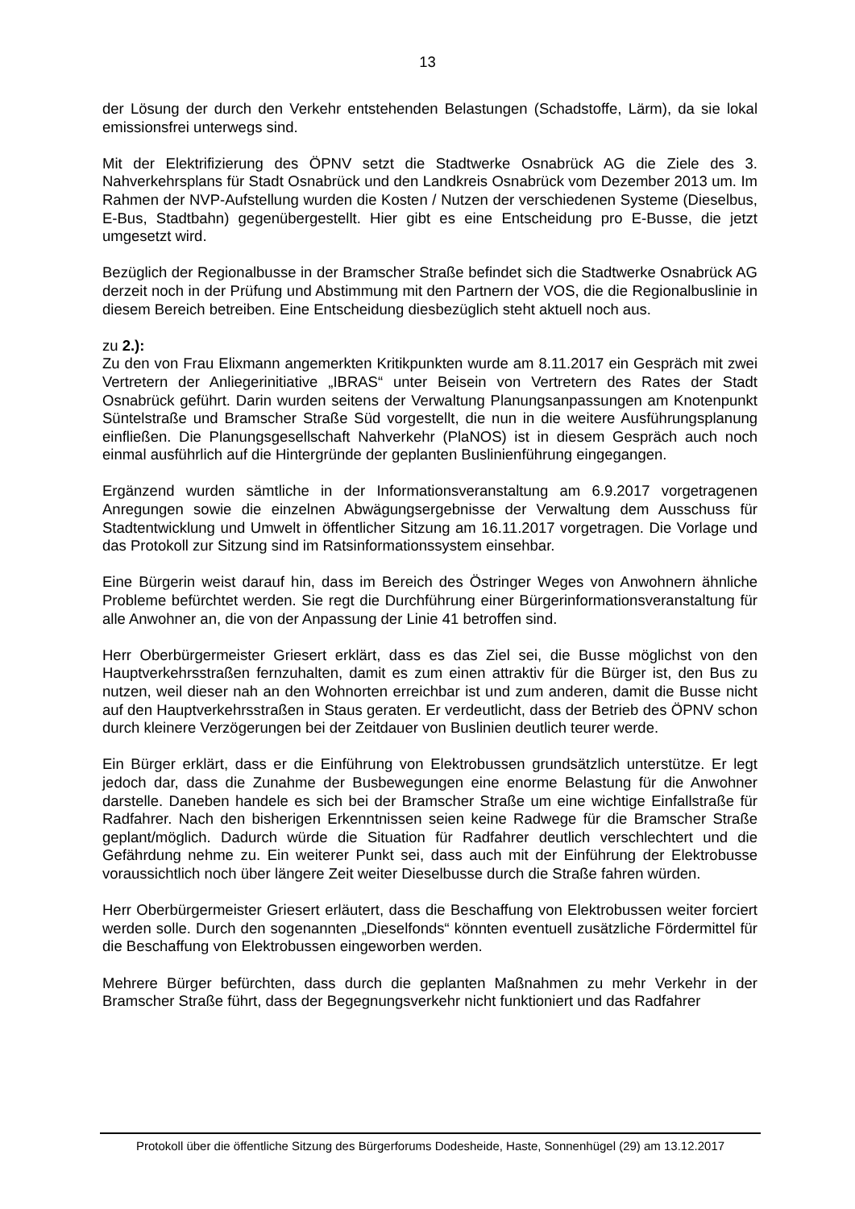13
der Lösung der durch den Verkehr entstehenden Belastungen (Schadstoffe, Lärm), da sie lokal emissionsfrei unterwegs sind.
Mit der Elektrifizierung des ÖPNV setzt die Stadtwerke Osnabrück AG die Ziele des 3. Nahverkehrsplans für Stadt Osnabrück und den Landkreis Osnabrück vom Dezember 2013 um. Im Rahmen der NVP-Aufstellung wurden die Kosten / Nutzen der verschiedenen Systeme (Dieselbus, E-Bus, Stadtbahn) gegenübergestellt. Hier gibt es eine Entscheidung pro E-Busse, die jetzt umgesetzt wird.
Bezüglich der Regionalbusse in der Bramscher Straße befindet sich die Stadtwerke Osnabrück AG derzeit noch in der Prüfung und Abstimmung mit den Partnern der VOS, die die Regionalbuslinie in diesem Bereich betreiben. Eine Entscheidung diesbezüglich steht aktuell noch aus.
zu 2.):
Zu den von Frau Elixmann angemerkten Kritikpunkten wurde am 8.11.2017 ein Gespräch mit zwei Vertretern der Anliegerinitiative „IBRAS“ unter Beisein von Vertretern des Rates der Stadt Osnabrück geführt. Darin wurden seitens der Verwaltung Planungsanpassungen am Knotenpunkt Süntelstraße und Bramscher Straße Süd vorgestellt, die nun in die weitere Ausführungsplanung einfließen. Die Planungsgesellschaft Nahverkehr (PlaNOS) ist in diesem Gespräch auch noch einmal ausführlich auf die Hintergründe der geplanten Buslinienführung eingegangen.
Ergänzend wurden sämtliche in der Informationsveranstaltung am 6.9.2017 vorgetragenen Anregungen sowie die einzelnen Abwägungsergebnisse der Verwaltung dem Ausschuss für Stadtentwicklung und Umwelt in öffentlicher Sitzung am 16.11.2017 vorgetragen. Die Vorlage und das Protokoll zur Sitzung sind im Ratsinformationssystem einsehbar.
Eine Bürgerin weist darauf hin, dass im Bereich des Östringer Weges von Anwohnern ähnliche Probleme befürchtet werden. Sie regt die Durchführung einer Bürgerinformationsveranstaltung für alle Anwohner an, die von der Anpassung der Linie 41 betroffen sind.
Herr Oberbürgermeister Griesert erklärt, dass es das Ziel sei, die Busse möglichst von den Hauptverkehrsstraßen fernzuhalten, damit es zum einen attraktiv für die Bürger ist, den Bus zu nutzen, weil dieser nah an den Wohnorten erreichbar ist und zum anderen, damit die Busse nicht auf den Hauptverkehrsstraßen in Staus geraten. Er verdeutlicht, dass der Betrieb des ÖPNV schon durch kleinere Verzögerungen bei der Zeitdauer von Buslinien deutlich teurer werde.
Ein Bürger erklärt, dass er die Einführung von Elektrobussen grundsätzlich unterstütze. Er legt jedoch dar, dass die Zunahme der Busbewegungen eine enorme Belastung für die Anwohner darstelle. Daneben handele es sich bei der Bramscher Straße um eine wichtige Einfallstraße für Radfahrer. Nach den bisherigen Erkenntnissen seien keine Radwege für die Bramscher Straße geplant/möglich. Dadurch würde die Situation für Radfahrer deutlich verschlechtert und die Gefährdung nehme zu. Ein weiterer Punkt sei, dass auch mit der Einführung der Elektrobusse voraussichtlich noch über längere Zeit weiter Dieselbusse durch die Straße fahren würden.
Herr Oberbürgermeister Griesert erläutert, dass die Beschaffung von Elektrobussen weiter forciert werden solle. Durch den sogenannten „Dieselfonds“ könnten eventuell zusätzliche Fördermittel für die Beschaffung von Elektrobussen eingeworben werden.
Mehrere Bürger befürchten, dass durch die geplanten Maßnahmen zu mehr Verkehr in der Bramscher Straße führt, dass der Begegnungsverkehr nicht funktioniert und das Radfahrer
Protokoll über die öffentliche Sitzung des Bürgerforums Dodesheide, Haste, Sonnenhügel (29) am 13.12.2017